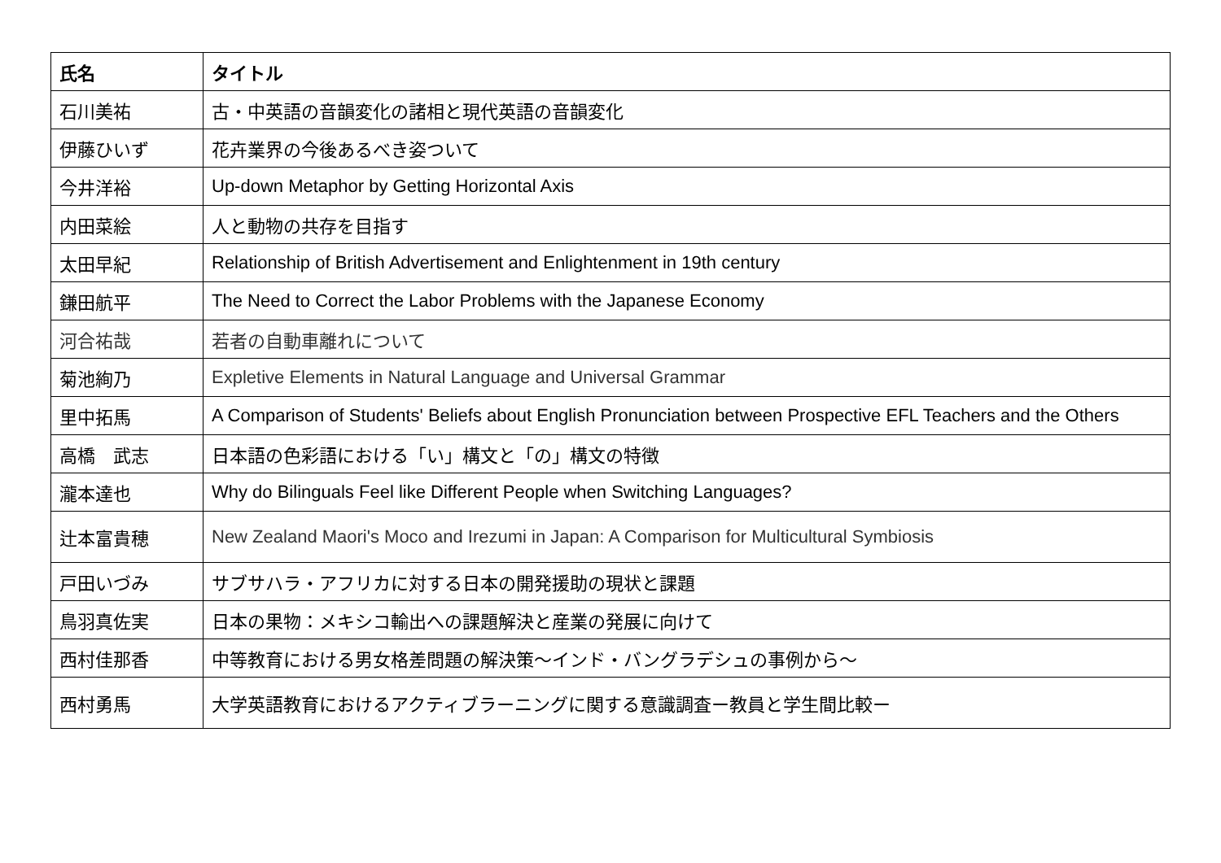| 氏名 | タイトル |
| --- | --- |
| 石川美祐 | 古・中英語の音韻変化の諸相と現代英語の音韻変化 |
| 伊藤ひいず | 花卉業界の今後あるべき姿ついて |
| 今井洋裕 | Up-down Metaphor by Getting Horizontal Axis |
| 内田菜絵 | 人と動物の共存を目指す |
| 太田早紀 | Relationship of British Advertisement and Enlightenment in 19th century |
| 鎌田航平 | The Need to Correct the Labor Problems with the Japanese Economy |
| 河合祐哉 | 若者の自動車離れについて |
| 菊池絢乃 | Expletive Elements in Natural Language and Universal Grammar |
| 里中拓馬 | A Comparison of Students' Beliefs about English Pronunciation between Prospective EFL Teachers and the Others |
| 高橋 武志 | 日本語の色彩語における「い」構文と「の」構文の特徴 |
| 瀧本達也 | Why do Bilinguals Feel like Different People when Switching Languages? |
| 辻本富貴穂 | New Zealand Maori's Moco and Irezumi in Japan: A Comparison for Multicultural Symbiosis |
| 戸田いづみ | サブサハラ・アフリカに対する日本の開発援助の現状と課題 |
| 鳥羽真佐実 | 日本の果物：メキシコ輸出への課題解決と産業の発展に向けて |
| 西村佳那香 | 中等教育における男女格差問題の解決策～インド・バングラデシュの事例から～ |
| 西村勇馬 | 大学英語教育におけるアクティブラーニングに関する意識調査ー教員と学生間比較ー |